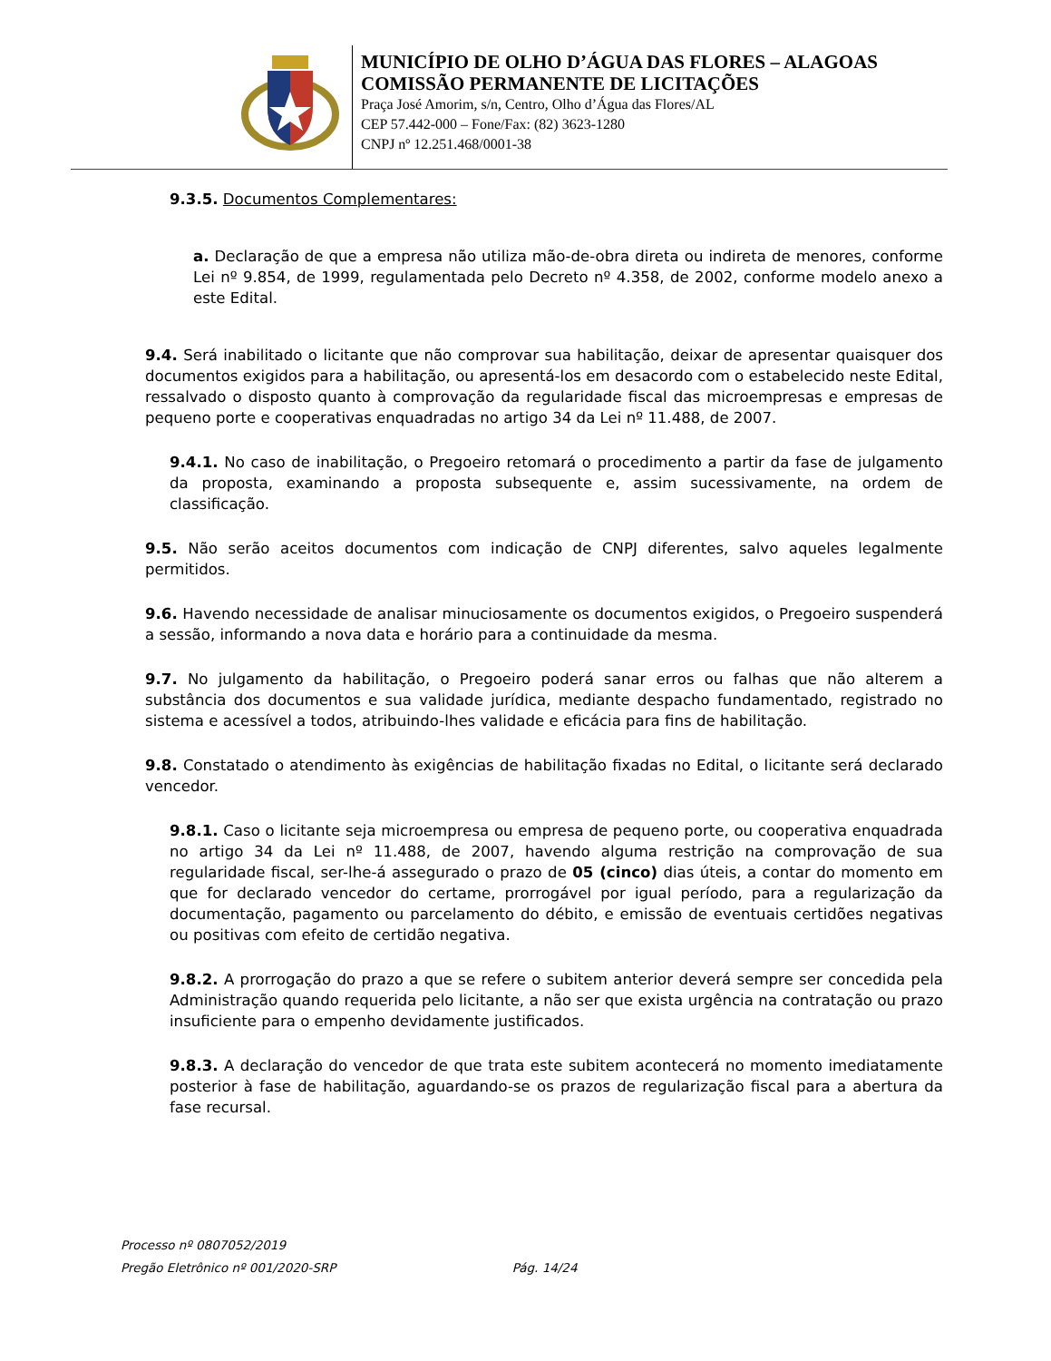MUNICÍPIO DE OLHO D’ÁGUA DAS FLORES – ALAGOAS
COMISSÃO PERMANENTE DE LICITAÇÕES
Praça José Amorim, s/n, Centro, Olho d’Água das Flores/AL
CEP 57.442-000 – Fone/Fax: (82) 3623-1280
CNPJ nº 12.251.468/0001-38
9.3.5. Documentos Complementares:
a. Declaração de que a empresa não utiliza mão-de-obra direta ou indireta de menores, conforme Lei nº 9.854, de 1999, regulamentada pelo Decreto nº 4.358, de 2002, conforme modelo anexo a este Edital.
9.4. Será inabilitado o licitante que não comprovar sua habilitação, deixar de apresentar quaisquer dos documentos exigidos para a habilitação, ou apresentá-los em desacordo com o estabelecido neste Edital, ressalvado o disposto quanto à comprovação da regularidade fiscal das microempresas e empresas de pequeno porte e cooperativas enquadradas no artigo 34 da Lei nº 11.488, de 2007.
9.4.1. No caso de inabilitação, o Pregoeiro retomará o procedimento a partir da fase de julgamento da proposta, examinando a proposta subsequente e, assim sucessivamente, na ordem de classificação.
9.5. Não serão aceitos documentos com indicação de CNPJ diferentes, salvo aqueles legalmente permitidos.
9.6. Havendo necessidade de analisar minuciosamente os documentos exigidos, o Pregoeiro suspenderá a sessão, informando a nova data e horário para a continuidade da mesma.
9.7. No julgamento da habilitação, o Pregoeiro poderá sanar erros ou falhas que não alterem a substância dos documentos e sua validade jurídica, mediante despacho fundamentado, registrado no sistema e acessível a todos, atribuindo-lhes validade e eficácia para fins de habilitação.
9.8. Constatado o atendimento às exigências de habilitação fixadas no Edital, o licitante será declarado vencedor.
9.8.1. Caso o licitante seja microempresa ou empresa de pequeno porte, ou cooperativa enquadrada no artigo 34 da Lei nº 11.488, de 2007, havendo alguma restrição na comprovação de sua regularidade fiscal, ser-lhe-á assegurado o prazo de 05 (cinco) dias úteis, a contar do momento em que for declarado vencedor do certame, prorrogável por igual período, para a regularização da documentação, pagamento ou parcelamento do débito, e emissão de eventuais certidões negativas ou positivas com efeito de certidão negativa.
9.8.2. A prorrogação do prazo a que se refere o subitem anterior deverá sempre ser concedida pela Administração quando requerida pelo licitante, a não ser que exista urgência na contratação ou prazo insuficiente para o empenho devidamente justificados.
9.8.3. A declaração do vencedor de que trata este subitem acontecerá no momento imediatamente posterior à fase de habilitação, aguardando-se os prazos de regularização fiscal para a abertura da fase recursal.
Processo nº 0807052/2019
Pregão Eletrônico nº 001/2020-SRP Pág. 14/24